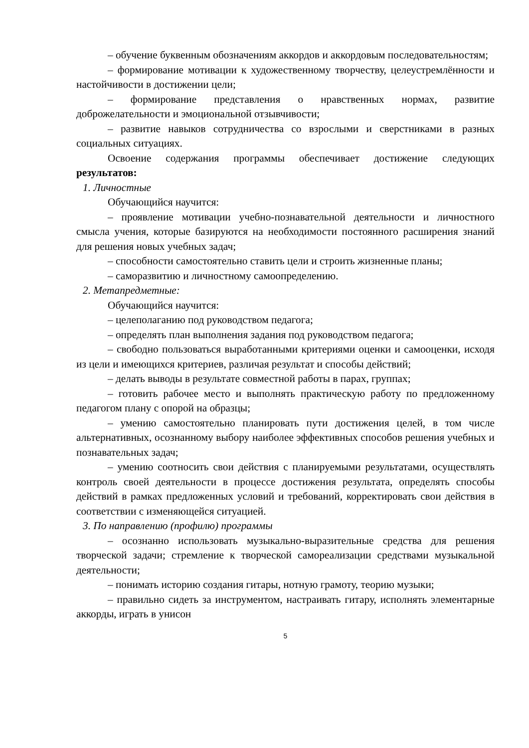– обучение буквенным обозначениям аккордов и аккордовым последовательностям;
– формирование мотивации к художественному творчеству, целеустремлённости и настойчивости в достижении цели;
– формирование представления о нравственных нормах, развитие доброжелательности и эмоциональной отзывчивости;
– развитие навыков сотрудничества со взрослыми и сверстниками в разных социальных ситуациях.
Освоение содержания программы обеспечивает достижение следующих результатов:
1. Личностные
Обучающийся научится:
– проявление мотивации учебно-познавательной деятельности и личностного смысла учения, которые базируются на необходимости постоянного расширения знаний для решения новых учебных задач;
– способности самостоятельно ставить цели и строить жизненные планы;
– саморазвитию и личностному самоопределению.
2. Метапредметные:
Обучающийся научится:
– целеполаганию под руководством педагога;
– определять план выполнения задания под руководством педагога;
– свободно пользоваться выработанными критериями оценки и самооценки, исходя из цели и имеющихся критериев, различая результат и способы действий;
– делать выводы в результате совместной работы в парах, группах;
– готовить рабочее место и выполнять практическую работу по предложенному педагогом плану с опорой на образцы;
– умению самостоятельно планировать пути достижения целей, в том числе альтернативных, осознанному выбору наиболее эффективных способов решения учебных и познавательных задач;
– умению соотносить свои действия с планируемыми результатами, осуществлять контроль своей деятельности в процессе достижения результата, определять способы действий в рамках предложенных условий и требований, корректировать свои действия в соответствии с изменяющейся ситуацией.
3. По направлению (профилю) программы
– осознанно использовать музыкально-выразительные средства для решения творческой задачи; стремление к творческой самореализации средствами музыкальной деятельности;
– понимать историю создания гитары, нотную грамоту, теорию музыки;
– правильно сидеть за инструментом, настраивать гитару, исполнять элементарные аккорды, играть в унисон
5